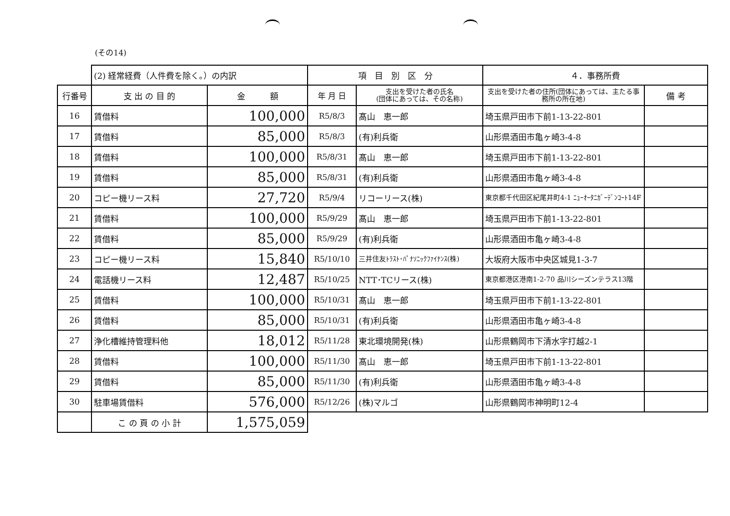(その14)
| | (2) 経常経費（人件費を除く。）の内訳 | | 項 目 別 区 分 | | ４．事務所費 | |
| 行番号 | 支 出 の 目 的 | 金 額 | 年 月 日 | 支出を受けた者の氏名 (団体にあっては、その名称) | 支出を受けた者の住所(団体にあっては、主たる事務所の所在地) | 備 考 |
| 16 | 賃借料 | 100,000 | R5/8/3 | 髙山 恵一郎 | 埼玉県戸田市下前1-13-22-801 | |
| 17 | 賃借料 | 85,000 | R5/8/3 | (有)利兵衛 | 山形県酒田市亀ヶ崎3-4-8 | |
| 18 | 賃借料 | 100,000 | R5/8/31 | 髙山 恵一郎 | 埼玉県戸田市下前1-13-22-801 | |
| 19 | 賃借料 | 85,000 | R5/8/31 | (有)利兵衛 | 山形県酒田市亀ヶ崎3-4-8 | |
| 20 | コピー機リース料 | 27,720 | R5/9/4 | リコーリース(株) | 東京都千代田区紀尾井町4-1 ﾆｭｰｵｰﾀﾆｶﾞｰﾃﾞﾝｺｰﾄ14F | |
| 21 | 賃借料 | 100,000 | R5/9/29 | 髙山 恵一郎 | 埼玉県戸田市下前1-13-22-801 | |
| 22 | 賃借料 | 85,000 | R5/9/29 | (有)利兵衛 | 山形県酒田市亀ヶ崎3-4-8 | |
| 23 | コピー機リース料 | 15,840 | R5/10/10 | 三井住友ﾄﾗｽﾄ･ﾊﾟﾅｿﾆｯｸﾌｧｲﾅﾝｽ(株) | 大坂府大阪市中央区城見1-3-7 | |
| 24 | 電話機リース料 | 12,487 | R5/10/25 | NTT･TCリース(株) | 東京都港区港南1-2-70 品川シーズンテラス13階 | |
| 25 | 賃借料 | 100,000 | R5/10/31 | 髙山 恵一郎 | 埼玉県戸田市下前1-13-22-801 | |
| 26 | 賃借料 | 85,000 | R5/10/31 | (有)利兵衛 | 山形県酒田市亀ヶ崎3-4-8 | |
| 27 | 浄化槽維持管理料他 | 18,012 | R5/11/28 | 東北環境開発(株) | 山形県鶴岡市下清水字打越2-1 | |
| 28 | 賃借料 | 100,000 | R5/11/30 | 髙山 恵一郎 | 埼玉県戸田市下前1-13-22-801 | |
| 29 | 賃借料 | 85,000 | R5/11/30 | (有)利兵衛 | 山形県酒田市亀ヶ崎3-4-8 | |
| 30 | 駐車場賃借料 | 576,000 | R5/12/26 | (株)マルゴ | 山形県鶴岡市神明町12-4 | |
| | こ の 頁 の 小 計 | 1,575,059 | | | | |